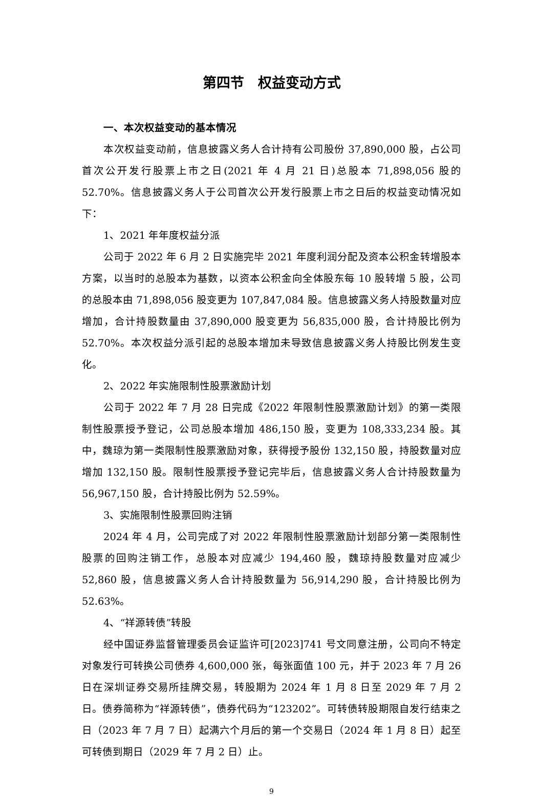第四节　权益变动方式
一、本次权益变动的基本情况
本次权益变动前，信息披露义务人合计持有公司股份 37,890,000 股，占公司首次公开发行股票上市之日(2021 年 4 月 21 日)总股本 71,898,056 股的 52.70%。信息披露义务人于公司首次公开发行股票上市之日后的权益变动情况如下：
1、2021 年年度权益分派
公司于 2022 年 6 月 2 日实施完毕 2021 年度利润分配及资本公积金转增股本方案，以当时的总股本为基数，以资本公积金向全体股东每 10 股转增 5 股，公司的总股本由 71,898,056 股变更为 107,847,084 股。信息披露义务人持股数量对应增加，合计持股数量由 37,890,000 股变更为 56,835,000 股，合计持股比例为 52.70%。本次权益分派引起的总股本增加未导致信息披露义务人持股比例发生变化。
2、2022 年实施限制性股票激励计划
公司于 2022 年 7 月 28 日完成《2022 年限制性股票激励计划》的第一类限制性股票授予登记，公司总股本增加 486,150 股，变更为 108,333,234 股。其中，魏琼为第一类限制性股票激励对象，获得授予股份 132,150 股，持股数量对应增加 132,150 股。限制性股票授予登记完毕后，信息披露义务人合计持股数量为 56,967,150 股，合计持股比例为 52.59%。
3、实施限制性股票回购注销
2024 年 4 月，公司完成了对 2022 年限制性股票激励计划部分第一类限制性股票的回购注销工作，总股本对应减少 194,460 股，魏琼持股数量对应减少 52,860 股，信息披露义务人合计持股数量为 56,914,290 股，合计持股比例为 52.63%。
4、“祥源转债”转股
经中国证券监督管理委员会证监许可[2023]741 号文同意注册，公司向不特定对象发行可转换公司债券 4,600,000 张，每张面值 100 元，并于 2023 年 7 月 26 日在深圳证券交易所挂牌交易，转股期为 2024 年 1 月 8 日至 2029 年 7 月 2 日。债券简称为“祥源转债”，债券代码为“123202”。可转债转股期限自发行结束之日（2023 年 7 月 7 日）起满六个月后的第一个交易日（2024 年 1 月 8 日）起至可转债到期日（2029 年 7 月 2 日）止。
9